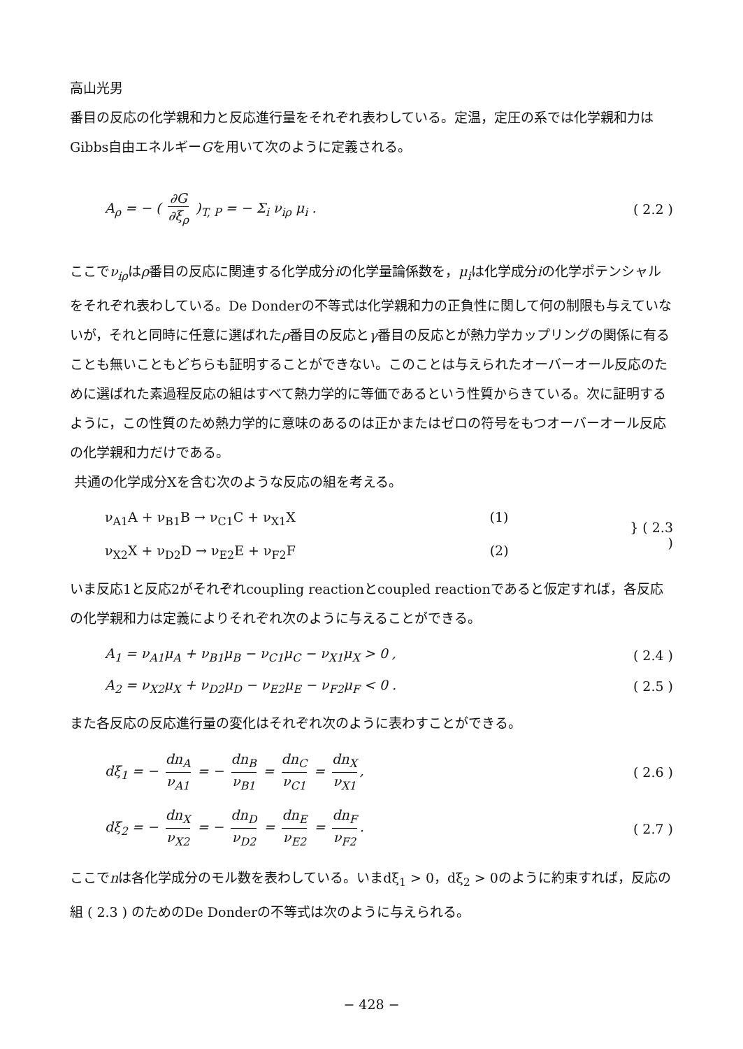高山光男
番目の反応の化学親和力と反応進行量をそれぞれ表わしている。定温，定圧の系では化学親和力はGibbs自由エネルギーGを用いて次のように定義される。
A<sub>ρ</sub> = − ( ∂G ∂ξ<sub>ρ</sub> )<sub>T, P</sub> = − Σ<sub>i</sub> ν<sub>iρ</sub> μ<sub>i</sub> .
( 2.2 )
ここでν<sub>iρ</sub>はρ番目の反応に関連する化学成分iの化学量論係数を，μ<sub>i</sub>は化学成分iの化学ポテンシャルをそれぞれ表わしている。De Donderの不等式は化学親和力の正負性に関して何の制限も与えていないが，それと同時に任意に選ばれたρ番目の反応とγ番目の反応とが熱力学カップリングの関係に有ることも無いこともどちらも証明することができない。このことは与えられたオーバーオール反応のために選ばれた素過程反応の組はすべて熱力学的に等価であるという性質からきている。次に証明するように，この性質のため熱力学的に意味のあるのは正かまたはゼロの符号をもつオーバーオール反応の化学親和力だけである。
共通の化学成分Xを含む次のような反応の組を考える。
ν<sub>A1</sub>A + ν<sub>B1</sub>B → ν<sub>C1</sub>C + ν<sub>X1</sub>X (1)
ν<sub>X2</sub>X + ν<sub>D2</sub>D → ν<sub>E2</sub>E + ν<sub>F2</sub>F (2)
} ( 2.3 )
いま反応1と反応2がそれぞれcoupling reactionとcoupled reactionであると仮定すれば，各反応の化学親和力は定義によりそれぞれ次のように与えることができる。
A<sub>1</sub> = ν<sub>A1</sub>μ<sub>A</sub> + ν<sub>B1</sub>μ<sub>B</sub> − ν<sub>C1</sub>μ<sub>C</sub> − ν<sub>X1</sub>μ<sub>X</sub> > 0 ,
( 2.4 )
A<sub>2</sub> = ν<sub>X2</sub>μ<sub>X</sub> + ν<sub>D2</sub>μ<sub>D</sub> − ν<sub>E2</sub>μ<sub>E</sub> − ν<sub>F2</sub>μ<sub>F</sub> < 0 .
( 2.5 )
また各反応の反応進行量の変化はそれぞれ次のように表わすことができる。
dξ<sub>1</sub> = − dn<sub>A</sub> ν<sub>A1</sub> = − dn<sub>B</sub> ν<sub>B1</sub> = dn<sub>C</sub> ν<sub>C1</sub> = dn<sub>X</sub> ν<sub>X1</sub>,
( 2.6 )
dξ<sub>2</sub> = − dn<sub>X</sub> ν<sub>X2</sub> = − dn<sub>D</sub> ν<sub>D2</sub> = dn<sub>E</sub> ν<sub>E2</sub> = dn<sub>F</sub> ν<sub>F2</sub>.
( 2.7 )
ここでnは各化学成分のモル数を表わしている。いまdξ<sub>1</sub> > 0，dξ<sub>2</sub> > 0のように約束すれば，反応の組 ( 2.3 ) のためのDe Donderの不等式は次のように与えられる。
− 428 −